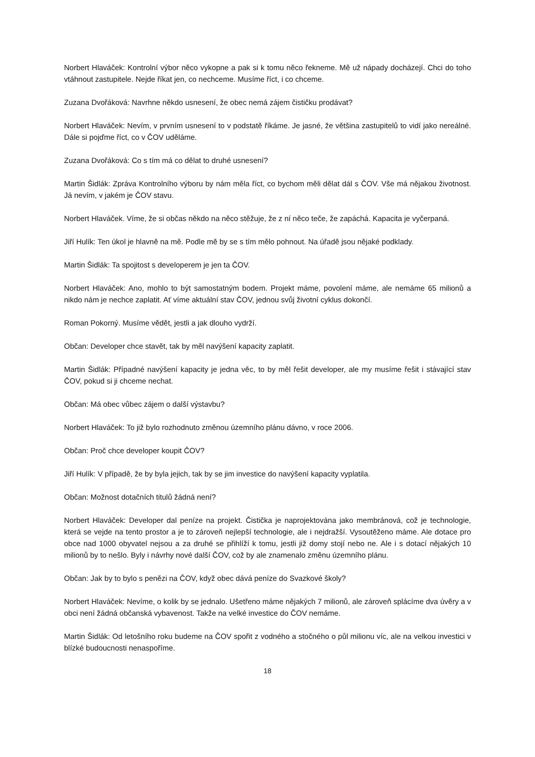Norbert Hlaváček: Kontrolní výbor něco vykopne a pak si k tomu něco řekneme. Mě už nápady docházejí. Chci do toho vtáhnout zastupitele. Nejde říkat jen, co nechceme. Musíme říct, i co chceme.
Zuzana Dvořáková: Navrhne někdo usnesení, že obec nemá zájem čističku prodávat?
Norbert Hlaváček: Nevím, v prvním usnesení to v podstatě říkáme. Je jasné, že většina zastupitelů to vidí jako nereálné. Dále si pojďme říct, co v ČOV uděláme.
Zuzana Dvořáková: Co s tím má co dělat to druhé usnesení?
Martin Šidlák: Zpráva Kontrolního výboru by nám měla říct, co bychom měli dělat dál s ČOV. Vše má nějakou životnost. Já nevím, v jakém je ČOV stavu.
Norbert Hlaváček. Víme, že si občas někdo na něco stěžuje, že z ní něco teče, že zapáchá. Kapacita je vyčerpaná.
Jiří Hulík: Ten úkol je hlavně na mě. Podle mě by se s tím mělo pohnout. Na úřadě jsou nějaké podklady.
Martin Šidlák: Ta spojitost s developerem je jen ta ČOV.
Norbert Hlaváček: Ano, mohlo to být samostatným bodem. Projekt máme, povolení máme, ale nemáme 65 milionů a nikdo nám je nechce zaplatit. Ať víme aktuální stav ČOV, jednou svůj životní cyklus dokončí.
Roman Pokorný. Musíme vědět, jestli a jak dlouho vydrží.
Občan: Developer chce stavět, tak by měl navýšení kapacity zaplatit.
Martin Šidlák: Případné navýšení kapacity je jedna věc, to by měl řešit developer, ale my musíme řešit i stávající stav ČOV, pokud si ji chceme nechat.
Občan: Má obec vůbec zájem o další výstavbu?
Norbert Hlaváček: To již bylo rozhodnuto změnou územního plánu dávno, v roce 2006.
Občan: Proč chce developer koupit ČOV?
Jiří Hulík: V případě, že by byla jejich, tak by se jim investice do navýšení kapacity vyplatila.
Občan: Možnost dotačních titulů žádná není?
Norbert Hlaváček: Developer dal peníze na projekt. Čistička je naprojektována jako membránová, což je technologie, která se vejde na tento prostor a je to zároveň nejlepší technologie, ale i nejdražší. Vysoutěženo máme. Ale dotace pro obce nad 1000 obyvatel nejsou a za druhé se přihlíží k tomu, jestli již domy stojí nebo ne. Ale i s dotací nějakých 10 milionů by to nešlo. Byly i návrhy nové další ČOV, což by ale znamenalo změnu územního plánu.
Občan: Jak by to bylo s penězi na ČOV, když obec dává peníze do Svazkové školy?
Norbert Hlaváček: Nevíme, o kolik by se jednalo. Ušetřeno máme nějakých 7 milionů, ale zároveň splácíme dva úvěry a v obci není žádná občanská vybavenost. Takže na velké investice do ČOV nemáme.
Martin Šidlák: Od letošního roku budeme na ČOV spořit z vodného a stočného o půl milionu víc, ale na velkou investici v blízké budoucnosti nenaspoříme.
18